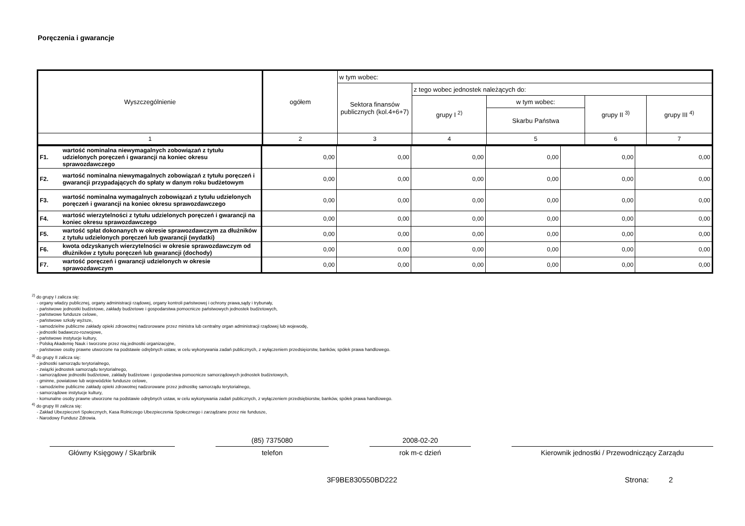Poręczenia i gwarancje
| Wyszczególnienie | ogółem | w tym wobec: | | | | |
| --- | --- | --- | --- | --- | --- | --- |
| | | Sektora finansów publicznych (kol.4+6+7) | z tego wobec jednostek należących do: | | | |
| | | | grupy I <sup>2)</sup> | w tym wobec: | grupy II <sup>3)</sup> | grupy III <sup>4)</sup> |
| | | | | Skarbu Państwa | | |
| 1 | 2 | 3 | 4 | 5 | 6 | 7 |
| F1. | wartość nominalna niewymagalnych zobowiązań z tytułu udzielonych poręczeń i gwarancji na koniec okresu sprawozdawczego | 0,00 | 0,00 | 0,00 | 0,00 | 0,00 | 0,00 |
| F2. | wartość nominalna niewymagalnych zobowiązań z tytułu poręczeń i gwarancji przypadających do spłaty w danym roku budżetowym | 0,00 | 0,00 | 0,00 | 0,00 | 0,00 | 0,00 |
| F3. | wartość nominalna wymagalnych zobowiązań z tytułu udzielonych poręczeń i gwarancji na koniec okresu sprawozdawczego | 0,00 | 0,00 | 0,00 | 0,00 | 0,00 | 0,00 |
| F4. | wartość wierzytelności z tytułu udzielonych poręczeń i gwarancji na koniec okresu sprawozdawczego | 0,00 | 0,00 | 0,00 | 0,00 | 0,00 | 0,00 |
| F5. | wartość spłat dokonanych w okresie sprawozdawczym za dłużników z tytułu udzielonych poręczeń lub gwarancji (wydatki) | 0,00 | 0,00 | 0,00 | 0,00 | 0,00 | 0,00 |
| F6. | kwota odzyskanych wierzytelności w okresie sprawozdawczym od dłużników z tytułu poręczeń lub gwarancji (dochody) | 0,00 | 0,00 | 0,00 | 0,00 | 0,00 | 0,00 |
| F7. | wartość poręczeń i gwarancji udzielonych w okresie sprawozdawczym | 0,00 | 0,00 | 0,00 | 0,00 | 0,00 | 0,00 |
<sup>2)</sup> do grupy I zalicza się:
- organy władzy publicznej, organy administracji rządowej, organy kontroli państwowej i ochrony prawa,sądy i trybunały,
- państwowe jednostki budżetowe, zakłady budżetowe i gospodarstwa pomocnicze państwowych jednostek budżetowych,
- państwowe fundusze celowe,
- państwowe szkoły wyższe,
- samodzielne publiczne zakłady opieki zdrowotnej nadzorowane przez ministra lub centralny organ administracji rządowej lub wojewodę,
- jednostki badawczo-rozwojowe,
- państwowe instytucje kultury,
- Polską Akademię Nauk i tworzone przez nią jednostki organizacyjne,
- państwowe osoby prawne utworzone na podstawie odrębnych ustaw, w celu wykonywania zadań publicznych, z wyłączeniem przedsięiorstw, banków, spółek prawa handlowego.
<sup>3)</sup> do grupy II zalicza się:
- jednostki samorządu terytorialnego,
- związki jednostek samorządu terytorialnego,
- samorządowe jednostki budżetowe, zakłady budżetowe i gospodarstwa pomocnicze samorządowych jednostek budżetowych,
- gminne, powiatowe lub wojewódzkie fundusze celowe,
- samodzielne publiczne zakłady opieki zdrowotnej nadzorowane przez jednostkę samorządu terytorialnego,
- samorządowe instytucje kultury,
- komunalne osoby prawne utworzone na podstawie odrębnych ustaw, w celu wykonywania zadań publicznych, z wyłączeniem przedsiębiorstw, banków, spółek prawa handlowego.
<sup>4)</sup> do grupy III zalicza się:
- Zakład Ubezpieczeń Społecznych, Kasa Rolniczego Ubezpieczenia Społecznego i zarządzane przez nie fundusze,
- Narodowy Fundusz Zdrowia.
Główny Księgowy / Skarbnik (85) 7375080
telefon
2008-02-20
rok m-c dzień
Kierownik jednostki / Przewodniczący Zarządu
3F9BE830550BD222 Strona: 2